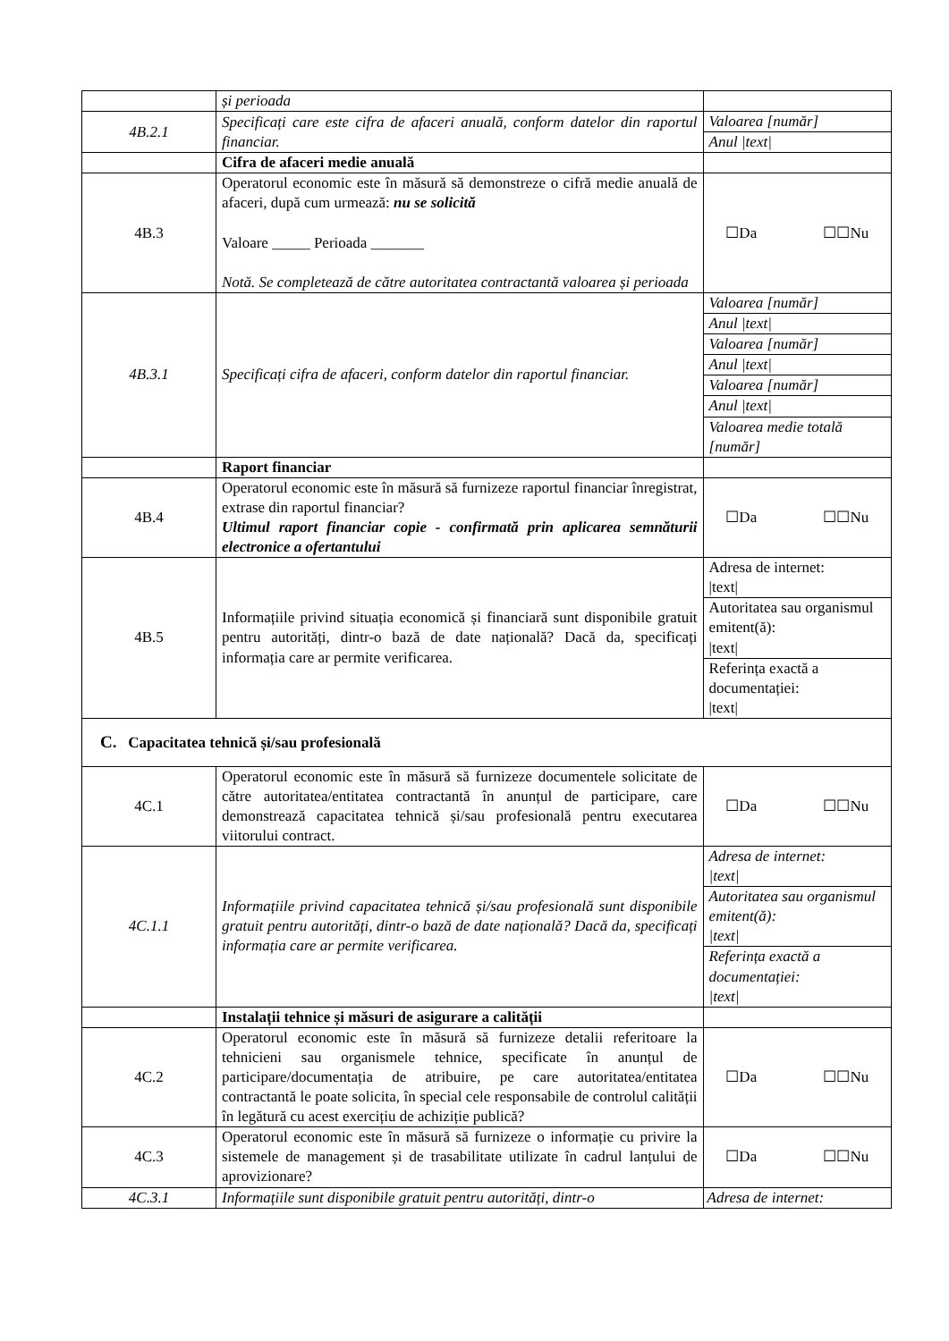| | și perioada | |
| 4B.2.1 | Specificați care este cifra de afaceri anuală, conform datelor din raportul financiar. | / Valoarea [număr] / / Anul /text/ / |
| | Cifra de afaceri medie anuală | |
| 4B.3 | Operatorul economic este în măsură să demonstreze o cifră medie anuală de afaceri, după cum urmează: nu se solicită Valoare _____ Perioada _______ Notă. Se completează de către autoritatea contractantă valoarea și perioada | ☐Da ☐☐Nu |
| 4B.3.1 | Specificați cifra de afaceri, conform datelor din raportul financiar. | / Valoarea [număr] / / Anul /text/ / / Valoarea [număr] / / Anul /text/ / / Valoarea [număr] / / Anul /text/ / / Valoarea medie totală [număr] / |
| | Raport financiar | |
| 4B.4 | Operatorul economic este în măsură să furnizeze raportul financiar înregistrat, extrase din raportul financiar? Ultimul raport financiar copie - confirmată prin aplicarea semnăturii electronice a ofertantului | ☐Da ☐☐Nu |
| 4B.5 | Informațiile privind situația economică și financiară sunt disponibile gratuit pentru autorități, dintr-o bază de date națională? Dacă da, specificați informația care ar permite verificarea. | / Adresa de internet: /text/ / / Autoritatea sau organismul emitent(ă): /text/ / / Referința exactă a documentației: /text/ / |
| C. Capacitatea tehnică și/sau profesională | | |
| 4C.1 | Operatorul economic este în măsură să furnizeze documentele solicitate de către autoritatea/entitatea contractantă în anunțul de participare, care demonstrează capacitatea tehnică și/sau profesională pentru executarea viitorului contract. | ☐Da ☐☐Nu |
| 4C.1.1 | Informațiile privind capacitatea tehnică și/sau profesională sunt disponibile gratuit pentru autorități, dintr-o bază de date națională? Dacă da, specificați informația care ar permite verificarea. | / Adresa de internet: /text/ / / Autoritatea sau organismul emitent(ă): /text/ / / Referința exactă a documentației: /text/ / |
| | Instalații tehnice și măsuri de asigurare a calității | |
| 4C.2 | Operatorul economic este în măsură să furnizeze detalii referitoare la tehnicieni sau organismele tehnice, specificate în anunțul de participare/documentația de atribuire, pe care autoritatea/entitatea contractantă le poate solicita, în special cele responsabile de controlul calității în legătură cu acest exercițiu de achiziție publică? | ☐Da ☐☐Nu |
| 4C.3 | Operatorul economic este în măsură să furnizeze o informație cu privire la sistemele de management și de trasabilitate utilizate în cadrul lanțului de aprovizionare? | ☐Da ☐☐Nu |
| 4C.3.1 | Informațiile sunt disponibile gratuit pentru autorități, dintr-o | Adresa de internet: |